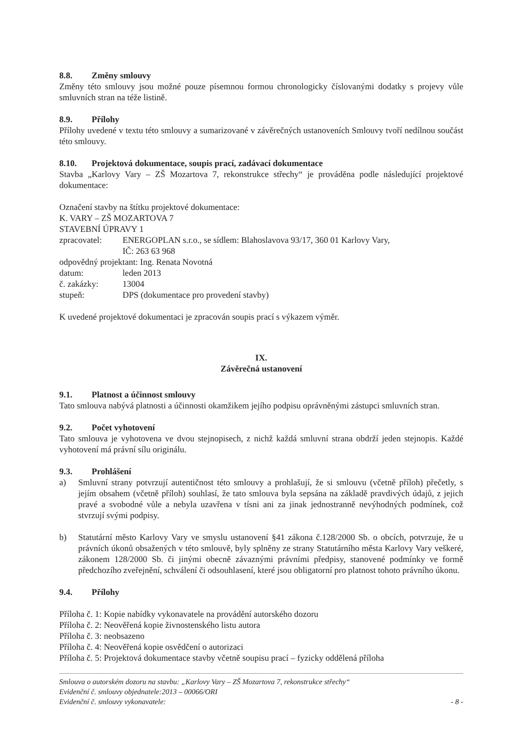8.8. Změny smlouvy
Změny této smlouvy jsou možné pouze písemnou formou chronologicky číslovanými dodatky s projevy vůle smluvních stran na téže listině.
8.9. Přílohy
Přílohy uvedené v textu této smlouvy a sumarizované v závěrečných ustanoveních Smlouvy tvoří nedílnou součást této smlouvy.
8.10. Projektová dokumentace, soupis prací, zadávací dokumentace
Stavba „Karlovy Vary – ZŠ Mozartova 7, rekonstrukce střechy“ je prováděna podle následující projektové dokumentace:
Označení stavby na štítku projektové dokumentace:
K. VARY – ZŠ MOZARTOVA 7
STAVEBNÍ ÚPRAVY 1
| zpracovatel: | ENERGOPLAN s.r.o., se sídlem: Blahoslavova 93/17, 360 01 Karlovy Vary, IČ: 263 63 968 |
| odpovědný projektant: Ing. Renata Novotná | |
| datum: | leden 2013 |
| č. zakázky: | 13004 |
| stupeň: | DPS (dokumentace pro provedení stavby) |
K uvedené projektové dokumentaci je zpracován soupis prací s výkazem výměr.
IX.
Závěrečná ustanovení
9.1. Platnost a účinnost smlouvy
Tato smlouva nabývá platnosti a účinnosti okamžikem jejího podpisu oprávněnými zástupci smluvních stran.
9.2. Počet vyhotovení
Tato smlouva je vyhotovena ve dvou stejnopisech, z nichž každá smluvní strana obdrží jeden stejnopis. Každé vyhotovení má právní sílu originálu.
9.3. Prohlášení
a) Smluvní strany potvrzují autentičnost této smlouvy a prohlašují, že si smlouvu (včetně příloh) přečetly, s jejím obsahem (včetně příloh) souhlasí, že tato smlouva byla sepsána na základě pravdivých údajů, z jejich pravé a svobodné vůle a nebyla uzavřena v tísni ani za jinak jednostranně nevýhodných podmínek, což stvrzují svými podpisy.
b) Statutární město Karlovy Vary ve smyslu ustanovení §41 zákona č.128/2000 Sb. o obcích, potvrzuje, že u právních úkonů obsažených v této smlouvě, byly splněny ze strany Statutárního města Karlovy Vary veškeré, zákonem 128/2000 Sb. či jinými obecně závaznými právními předpisy, stanovené podmínky ve formě předchozího zveřejnění, schválení či odsouhlasení, které jsou obligatorní pro platnost tohoto právního úkonu.
9.4. Přílohy
Příloha č. 1: Kopie nabídky vykonavatele na provádění autorského dozoru
Příloha č. 2: Neověřená kopie živnostenského listu autora
Příloha č. 3: neobsazeno
Příloha č. 4: Neověřená kopie osvědčení o autorizaci
Příloha č. 5: Projektová dokumentace stavby včetně soupisu prací – fyzicky oddělená příloha
Smlouva o autorském dozoru na stavbu: „Karlovy Vary – ZŠ Mozartova 7, rekonstrukce střechy“
Evidenční č. smlouvy objednatele:2013 – 00066/ORI
Evidenční č. smlouvy vykonavatele: - 8 -